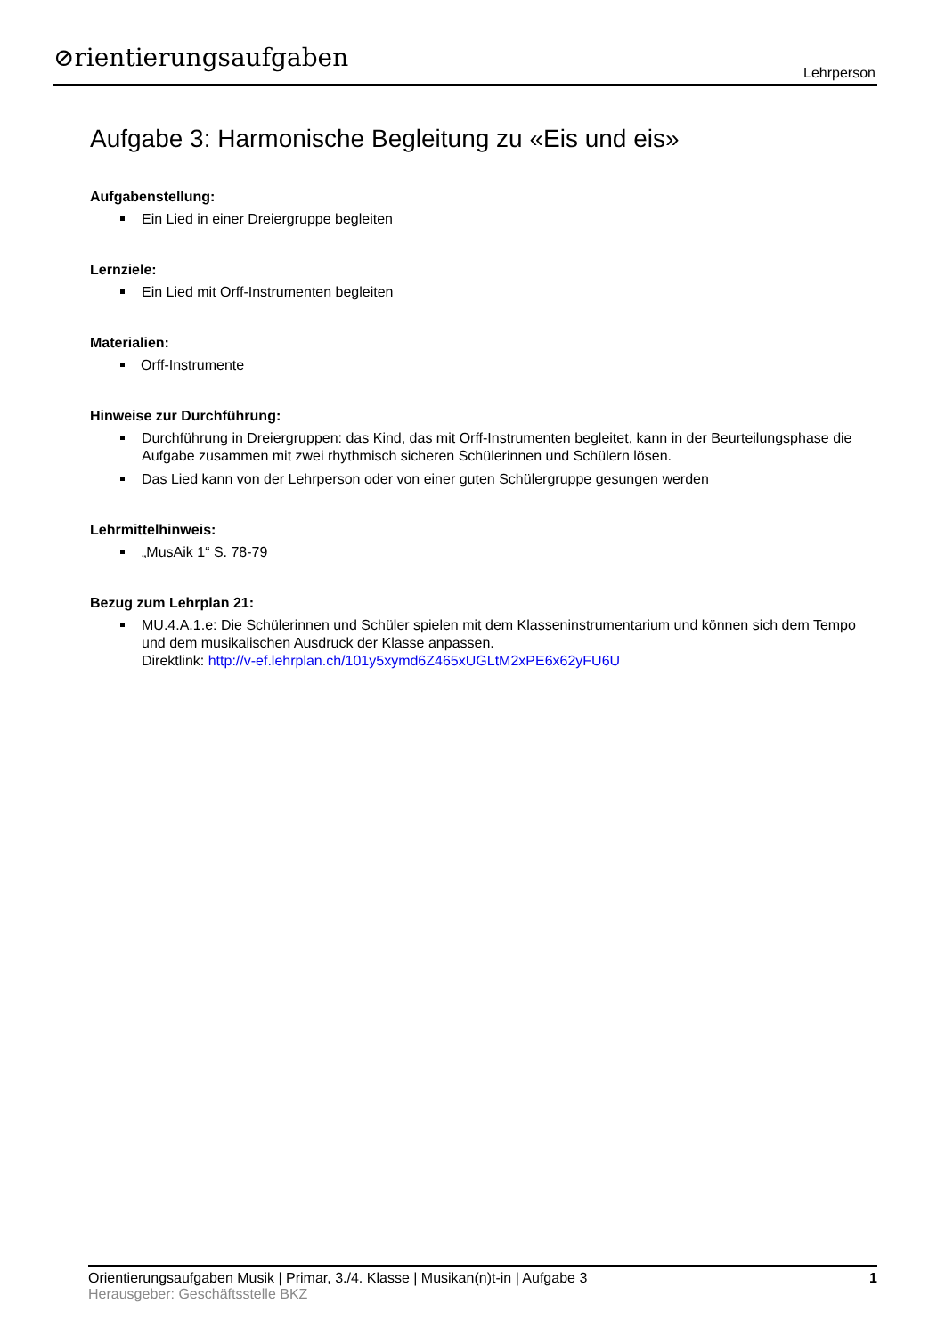⊘rientierungsaufgaben Lehrperson
Aufgabe 3: Harmonische Begleitung zu «Eis und eis»
Aufgabenstellung:
Ein Lied in einer Dreiergruppe begleiten
Lernziele:
Ein Lied mit Orff-Instrumenten begleiten
Materialien:
Orff-Instrumente
Hinweise zur Durchführung:
Durchführung in Dreiergruppen: das Kind, das mit Orff-Instrumenten begleitet, kann in der Beurteilungsphase die Aufgabe zusammen mit zwei rhythmisch sicheren Schülerinnen und Schülern lösen.
Das Lied kann von der Lehrperson oder von einer guten Schülergruppe gesungen werden
Lehrmittelhinweis:
„MusAik 1“ S. 78-79
Bezug zum Lehrplan 21:
MU.4.A.1.e: Die Schülerinnen und Schüler spielen mit dem Klasseninstrumentarium und können sich dem Tempo und dem musikalischen Ausdruck der Klasse anpassen.
Direktlink: http://v-ef.lehrplan.ch/101y5xymd6Z465xUGLtM2xPE6x62yFU6U
Orientierungsaufgaben Musik | Primar, 3./4. Klasse | Musikan(n)t-in | Aufgabe 3 1
Herausgeber: Geschäftsstelle BKZ